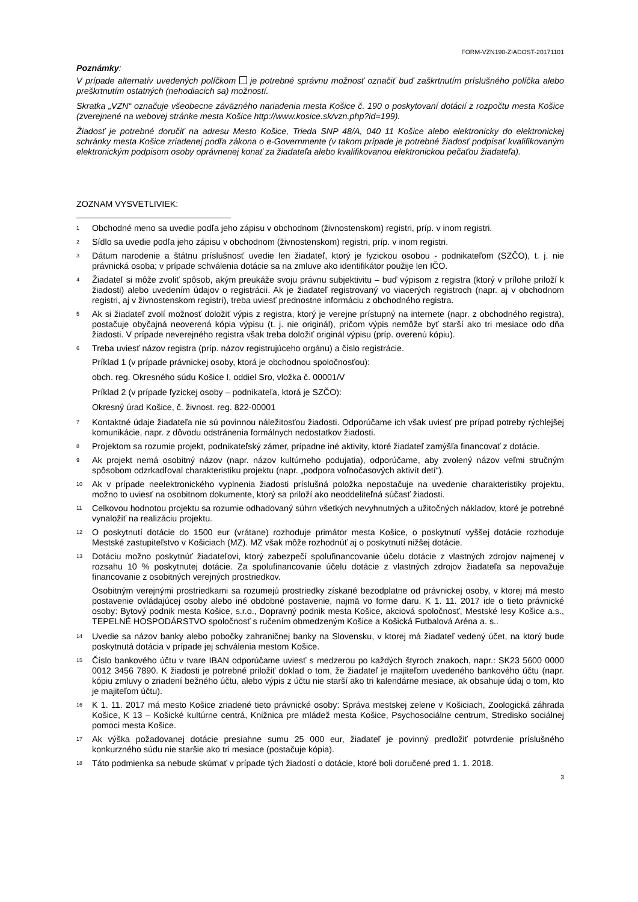FORM-VZN190-ZIADOST-20171101
Poznámky:
V prípade alternatív uvedených políčkom je potrebné správnu možnosť označiť buď zaškrtnutím príslušného políčka alebo preškrtnutím ostatných (nehodiacich sa) možností.
Skratka „VZN“ označuje všeobecne záväzného nariadenia mesta Košice č. 190 o poskytovaní dotácií z rozpočtu mesta Košice (zverejnené na webovej stránke mesta Košice http://www.kosice.sk/vzn.php?id=199).
Žiadosť je potrebné doručiť na adresu Mesto Košice, Trieda SNP 48/A, 040 11 Košice alebo elektronicky do elektronickej schránky mesta Košice zriadenej podľa zákona o e-Governmente (v takom prípade je potrebné žiadosť podpísať kvalifikovaným elektronickým podpisom osoby oprávnenej konať za žiadateľa alebo kvalifikovanou elektronickou pečaťou žiadateľa).
ZOZNAM VYSVETLIVIEK:
<sup>1</sup>
Obchodné meno sa uvedie podľa jeho zápisu v obchodnom (živnostenskom) registri, príp. v inom registri.
<sup>2</sup>
Sídlo sa uvedie podľa jeho zápisu v obchodnom (živnostenskom) registri, príp. v inom registri.
<sup>3</sup>
Dátum narodenie a štátnu príslušnosť uvedie len žiadateľ, ktorý je fyzickou osobou - podnikateľom (SZČO), t. j. nie právnická osoba; v prípade schválenia dotácie sa na zmluve ako identifikátor použije len IČO.
<sup>4</sup>
Žiadateľ si môže zvoliť spôsob, akým preukáže svoju právnu subjektivitu – buď výpisom z registra (ktorý v prílohe priloží k žiadosti) alebo uvedením údajov o registrácii. Ak je žiadateľ registrovaný vo viacerých registroch (napr. aj v obchodnom registri, aj v živnostenskom registri), treba uviesť prednostne informáciu z obchodného registra.
<sup>5</sup>
Ak si žiadateľ zvolí možnosť doložiť výpis z registra, ktorý je verejne prístupný na internete (napr. z obchodného registra), postačuje obyčajná neoverená kópia výpisu (t. j. nie originál), pričom výpis nemôže byť starší ako tri mesiace odo dňa žiadosti. V prípade neverejného registra však treba doložiť originál výpisu (príp. overenú kópiu).
<sup>6</sup>
Treba uviesť názov registra (príp. názov registrujúceho orgánu) a číslo registrácie.
Príklad 1 (v prípade právnickej osoby, ktorá je obchodnou spoločnosťou):
obch. reg. Okresného súdu Košice I, oddiel Sro, vložka č. 00001/V
Príklad 2 (v prípade fyzickej osoby – podnikateľa, ktorá je SZČO):
Okresný úrad Košice, č. živnost. reg. 822-00001
<sup>7</sup>
Kontaktné údaje žiadateľa nie sú povinnou náležitosťou žiadosti. Odporúčame ich však uviesť pre prípad potreby rýchlejšej komunikácie, napr. z dôvodu odstránenia formálnych nedostatkov žiadosti.
<sup>8</sup>
Projektom sa rozumie projekt, podnikateľský zámer, prípadne iné aktivity, ktoré žiadateľ zamýšľa financovať z dotácie.
<sup>9</sup>
Ak projekt nemá osobitný názov (napr. názov kultúrneho podujatia), odporúčame, aby zvolený názov veľmi stručným spôsobom odzrkadľoval charakteristiku projektu (napr. „podpora voľnočasových aktivít detí“).
<sup>10</sup>
Ak v prípade neelektronického vyplnenia žiadosti príslušná položka nepostačuje na uvedenie charakteristiky projektu, možno to uviesť na osobitnom dokumente, ktorý sa priloží ako neoddeliteľná súčasť žiadosti.
<sup>11</sup>
Celkovou hodnotou projektu sa rozumie odhadovaný súhrn všetkých nevyhnutných a užitočných nákladov, ktoré je potrebné vynaložiť na realizáciu projektu.
<sup>12</sup>
O poskytnutí dotácie do 1500 eur (vrátane) rozhoduje primátor mesta Košice, o poskytnutí vyššej dotácie rozhoduje Mestské zastupiteľstvo v Košiciach (MZ). MZ však môže rozhodnúť aj o poskytnutí nižšej dotácie.
<sup>13</sup>
Dotáciu možno poskytnúť žiadateľovi, ktorý zabezpečí spolufinancovanie účelu dotácie z vlastných zdrojov najmenej v rozsahu 10 % poskytnutej dotácie. Za spolufinancovanie účelu dotácie z vlastných zdrojov žiadateľa sa nepovažuje financovanie z osobitných verejných prostriedkov.
Osobitným verejnými prostriedkami sa rozumejú prostriedky získané bezodplatne od právnickej osoby, v ktorej má mesto postavenie ovládajúcej osoby alebo iné obdobné postavenie, najmä vo forme daru. K 1. 11. 2017 ide o tieto právnické osoby: Bytový podnik mesta Košice, s.r.o., Dopravný podnik mesta Košice, akciová spoločnosť, Mestské lesy Košice a.s., TEPELNÉ HOSPODÁRSTVO spoločnosť s ručením obmedzeným Košice a Košická Futbalová Aréna a. s..
<sup>14</sup>
Uvedie sa názov banky alebo pobočky zahraničnej banky na Slovensku, v ktorej má žiadateľ vedený účet, na ktorý bude poskytnutá dotácia v prípade jej schválenia mestom Košice.
<sup>15</sup>
Číslo bankového účtu v tvare IBAN odporúčame uviesť s medzerou po každých štyroch znakoch, napr.: SK23 5600 0000 0012 3456 7890. K žiadosti je potrebné priložiť doklad o tom, že žiadateľ je majiteľom uvedeného bankového účtu (napr. kópiu zmluvy o zriadení bežného účtu, alebo výpis z účtu nie starší ako tri kalendárne mesiace, ak obsahuje údaj o tom, kto je majiteľom účtu).
<sup>16</sup>
K 1. 11. 2017 má mesto Košice zriadené tieto právnické osoby: Správa mestskej zelene v Košiciach, Zoologická záhrada Košice, K 13 – Košické kultúrne centrá, Knižnica pre mládež mesta Košice, Psychosociálne centrum, Stredisko sociálnej pomoci mesta Košice.
<sup>17</sup>
Ak výška požadovanej dotácie presiahne sumu 25 000 eur, žiadateľ je povinný predložiť potvrdenie príslušného konkurzného súdu nie staršie ako tri mesiace (postačuje kópia).
<sup>18</sup>
Táto podmienka sa nebude skúmať v prípade tých žiadostí o dotácie, ktoré boli doručené pred 1. 1. 2018.
3